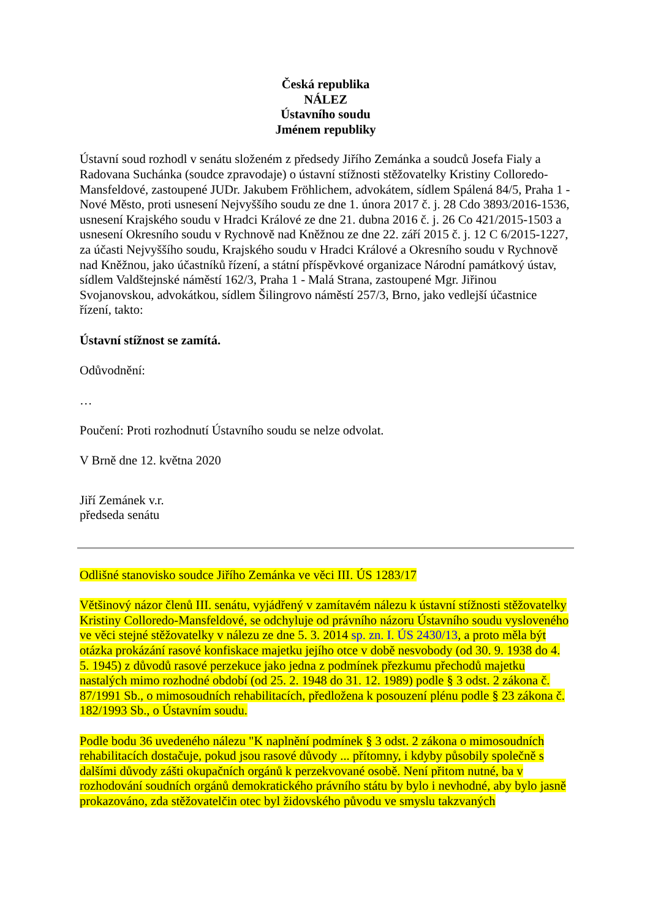Česká republika
NÁLEZ
Ústavního soudu
Jménem republiky
Ústavní soud rozhodl v senátu složeném z předsedy Jiřího Zemánka a soudců Josefa Fialy a Radovana Suchánka (soudce zpravodaje) o ústavní stížnosti stěžovatelky Kristiny Colloredo-Mansfeldové, zastoupené JUDr. Jakubem Fröhlichem, advokátem, sídlem Spálená 84/5, Praha 1 - Nové Město, proti usnesení Nejvyššího soudu ze dne 1. února 2017 č. j. 28 Cdo 3893/2016-1536, usnesení Krajského soudu v Hradci Králové ze dne 21. dubna 2016 č. j. 26 Co 421/2015-1503 a usnesení Okresního soudu v Rychnově nad Kněžnou ze dne 22. září 2015 č. j. 12 C 6/2015-1227, za účasti Nejvyššího soudu, Krajského soudu v Hradci Králové a Okresního soudu v Rychnově nad Kněžnou, jako účastníků řízení, a státní příspěvkové organizace Národní památkový ústav, sídlem Valdštejnské náměstí 162/3, Praha 1 - Malá Strana, zastoupené Mgr. Jiřinou Svojanovskou, advokátkou, sídlem Šilingrovo náměstí 257/3, Brno, jako vedlejší účastnice řízení, takto:
Ústavní stížnost se zamítá.
Odůvodnění:
…
Poučení: Proti rozhodnutí Ústavního soudu se nelze odvolat.
V Brně dne 12. května 2020
Jiří Zemánek v.r.
předseda senátu
Odlišné stanovisko soudce Jiřího Zemánka ve věci III. ÚS 1283/17
Většinový názor členů III. senátu, vyjádřený v zamítavém nálezu k ústavní stížnosti stěžovatelky Kristiny Colloredo-Mansfeldové, se odchyluje od právního názoru Ústavního soudu vysloveného ve věci stejné stěžovatelky v nálezu ze dne 5. 3. 2014 sp. zn. I. ÚS 2430/13, a proto měla být otázka prokázání rasové konfiskace majetku jejího otce v době nesvobody (od 30. 9. 1938 do 4. 5. 1945) z důvodů rasové perzekuce jako jedna z podmínek přezkumu přechodů majetku nastalých mimo rozhodné období (od 25. 2. 1948 do 31. 12. 1989) podle § 3 odst. 2 zákona č. 87/1991 Sb., o mimosoudních rehabilitacích, předložena k posouzení plénu podle § 23 zákona č. 182/1993 Sb., o Ústavním soudu.
Podle bodu 36 uvedeného nálezu "K naplnění podmínek § 3 odst. 2 zákona o mimosoudních rehabilitacích dostačuje, pokud jsou rasové důvody ... přítomny, i kdyby působily společně s dalšími důvody zášti okupačních orgánů k perzekvované osobě. Není přitom nutné, ba v rozhodování soudních orgánů demokratického právního státu by bylo i nevhodné, aby bylo jasně prokazováno, zda stěžovatelčin otec byl židovského původu ve smyslu takzvaných